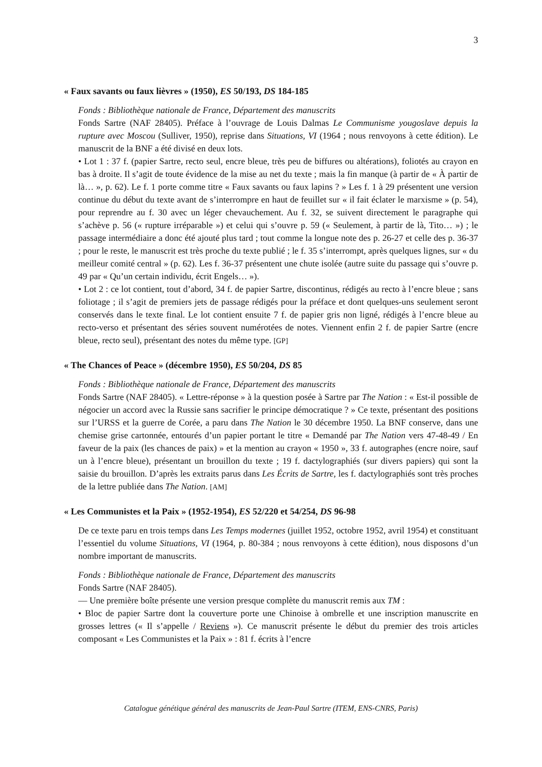3
« Faux savants ou faux lièvres » (1950), ES 50/193, DS 184-185
Fonds : Bibliothèque nationale de France, Département des manuscrits
Fonds Sartre (NAF 28405). Préface à l’ouvrage de Louis Dalmas Le Communisme yougoslave depuis la rupture avec Moscou (Sulliver, 1950), reprise dans Situations, VI (1964 ; nous renvoyons à cette édition). Le manuscrit de la BNF a été divisé en deux lots.
• Lot 1 : 37 f. (papier Sartre, recto seul, encre bleue, très peu de biffures ou altérations), foliotés au crayon en bas à droite. Il s’agit de toute évidence de la mise au net du texte ; mais la fin manque (à partir de « À partir de là… », p. 62). Le f. 1 porte comme titre « Faux savants ou faux lapins ? » Les f. 1 à 29 présentent une version continue du début du texte avant de s’interrompre en haut de feuillet sur « il fait éclater le marxisme » (p. 54), pour reprendre au f. 30 avec un léger chevauchement. Au f. 32, se suivent directement le paragraphe qui s’achève p. 56 (« rupture irréparable ») et celui qui s’ouvre p. 59 (« Seulement, à partir de là, Tito… ») ; le passage intermédiaire a donc été ajouté plus tard ; tout comme la longue note des p. 26-27 et celle des p. 36-37 ; pour le reste, le manuscrit est très proche du texte publié ; le f. 35 s’interrompt, après quelques lignes, sur « du meilleur comité central » (p. 62). Les f. 36-37 présentent une chute isolée (autre suite du passage qui s’ouvre p. 49 par « Qu’un certain individu, écrit Engels… »).
• Lot 2 : ce lot contient, tout d’abord, 34 f. de papier Sartre, discontinus, rédigés au recto à l’encre bleue ; sans foliotage ; il s’agit de premiers jets de passage rédigés pour la préface et dont quelques-uns seulement seront conservés dans le texte final. Le lot contient ensuite 7 f. de papier gris non ligné, rédigés à l’encre bleue au recto-verso et présentant des séries souvent numérotées de notes. Viennent enfin 2 f. de papier Sartre (encre bleue, recto seul), présentant des notes du même type. [GP]
« The Chances of Peace » (décembre 1950), ES 50/204, DS 85
Fonds : Bibliothèque nationale de France, Département des manuscrits
Fonds Sartre (NAF 28405). « Lettre-réponse » à la question posée à Sartre par The Nation : « Est-il possible de négocier un accord avec la Russie sans sacrifier le principe démocratique ? » Ce texte, présentant des positions sur l’URSS et la guerre de Corée, a paru dans The Nation le 30 décembre 1950. La BNF conserve, dans une chemise grise cartonnée, entourés d’un papier portant le titre « Demandé par The Nation vers 47-48-49 / En faveur de la paix (les chances de paix) » et la mention au crayon « 1950 », 33 f. autographes (encre noire, sauf un à l’encre bleue), présentant un brouillon du texte ; 19 f. dactylographiés (sur divers papiers) qui sont la saisie du brouillon. D’après les extraits parus dans Les Écrits de Sartre, les f. dactylographiés sont très proches de la lettre publiée dans The Nation. [AM]
« Les Communistes et la Paix » (1952-1954), ES 52/220 et 54/254, DS 96-98
De ce texte paru en trois temps dans Les Temps modernes (juillet 1952, octobre 1952, avril 1954) et constituant l’essentiel du volume Situations, VI (1964, p. 80-384 ; nous renvoyons à cette édition), nous disposons d’un nombre important de manuscrits.
Fonds : Bibliothèque nationale de France, Département des manuscrits
Fonds Sartre (NAF 28405).
— Une première boîte présente une version presque complète du manuscrit remis aux TM :
• Bloc de papier Sartre dont la couverture porte une Chinoise à ombrelle et une inscription manuscrite en grosses lettres (« Il s’appelle / Reviens »). Ce manuscrit présente le début du premier des trois articles composant « Les Communistes et la Paix » : 81 f. écrits à l’encre
Catalogue génétique général des manuscrits de Jean-Paul Sartre (ITEM, ENS-CNRS, Paris)